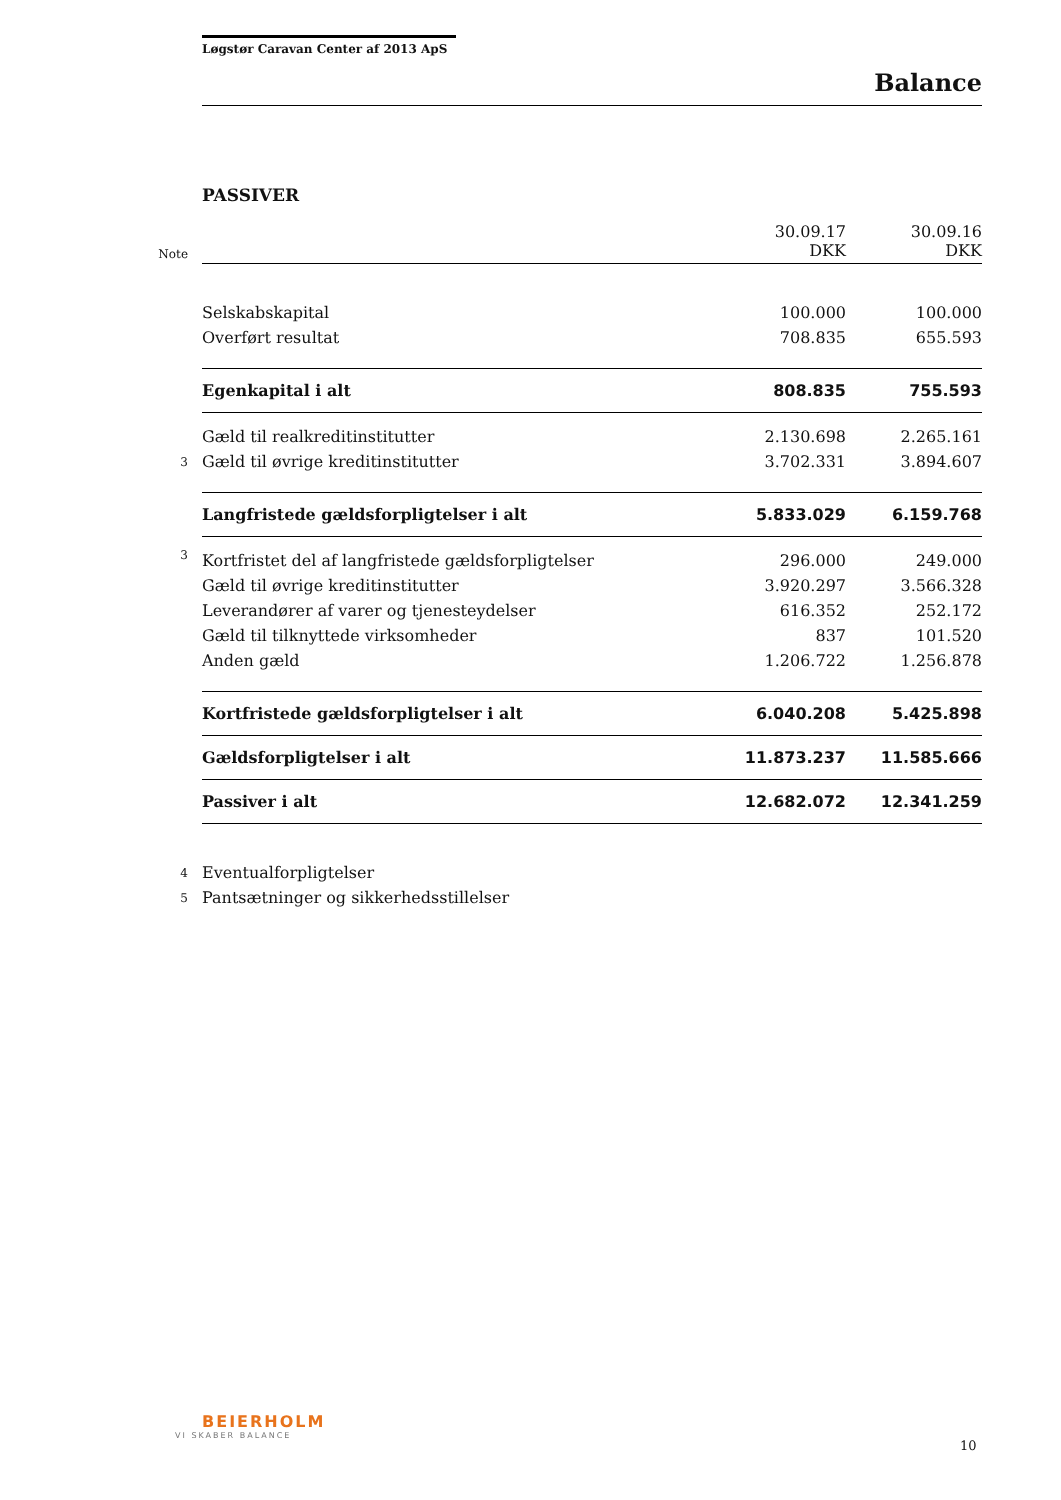Løgstør Caravan Center af 2013 ApS
Balance
PASSIVER
| Note | | 30.09.17 DKK | 30.09.16 DKK |
| | Selskabskapital | 100.000 | 100.000 |
| | Overført resultat | 708.835 | 655.593 |
| | Egenkapital i alt | 808.835 | 755.593 |
| | Gæld til realkreditinstitutter | 2.130.698 | 2.265.161 |
| 3 | Gæld til øvrige kreditinstitutter | 3.702.331 | 3.894.607 |
| | Langfristede gældsforpligtelser i alt | 5.833.029 | 6.159.768 |
| 3 | Kortfristet del af langfristede gældsforpligtelser | 296.000 | 249.000 |
| | Gæld til øvrige kreditinstitutter | 3.920.297 | 3.566.328 |
| | Leverandører af varer og tjenesteydelser | 616.352 | 252.172 |
| | Gæld til tilknyttede virksomheder | 837 | 101.520 |
| | Anden gæld | 1.206.722 | 1.256.878 |
| | Kortfristede gældsforpligtelser i alt | 6.040.208 | 5.425.898 |
| | Gældsforpligtelser i alt | 11.873.237 | 11.585.666 |
| | Passiver i alt | 12.682.072 | 12.341.259 |
| 4 | Eventualforpligtelser | | |
| 5 | Pantsætninger og sikkerhedsstillelser | | |
BEIERHOLM
VI SKABER BALANCE
10